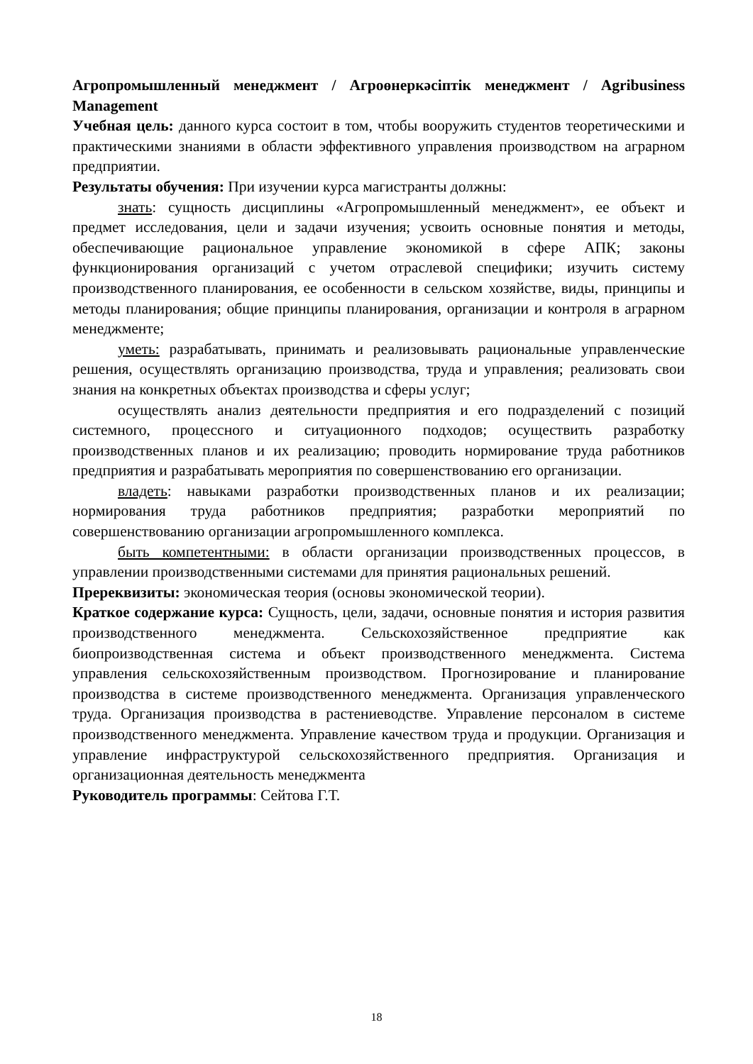Агропромышленный менеджмент / Агроөнеркәсіптік менеджмент / Agribusiness Management
Учебная цель: данного курса состоит в том, чтобы вооружить студентов теоретическими и практическими знаниями в области эффективного управления производством на аграрном предприятии.
Результаты обучения: При изучении курса магистранты должны:
знать: сущность дисциплины «Агропромышленный менеджмент», ее объект и предмет исследования, цели и задачи изучения; усвоить основные понятия и методы, обеспечивающие рациональное управление экономикой в сфере АПК; законы функционирования организаций с учетом отраслевой специфики; изучить систему производственного планирования, ее особенности в сельском хозяйстве, виды, принципы и методы планирования; общие принципы планирования, организации и контроля в аграрном менеджменте;
уметь: разрабатывать, принимать и реализовывать рациональные управленческие решения, осуществлять организацию производства, труда и управления; реализовать свои знания на конкретных объектах производства и сферы услуг;
осуществлять анализ деятельности предприятия и его подразделений с позиций системного, процессного и ситуационного подходов; осуществить разработку производственных планов и их реализацию; проводить нормирование труда работников предприятия и разрабатывать мероприятия по совершенствованию его организации.
владеть: навыками разработки производственных планов и их реализации; нормирования труда работников предприятия; разработки мероприятий по совершенствованию организации агропромышленного комплекса.
быть компетентными: в области организации производственных процессов, в управлении производственными системами для принятия рациональных решений.
Пререквизиты: экономическая теория (основы экономической теории).
Краткое содержание курса: Сущность, цели, задачи, основные понятия и история развития производственного менеджмента. Сельскохозяйственное предприятие как биопроизводственная система и объект производственного менеджмента. Система управления сельскохозяйственным производством. Прогнозирование и планирование производства в системе производственного менеджмента. Организация управленческого труда. Организация производства в растениеводстве. Управление персоналом в системе производственного менеджмента. Управление качеством труда и продукции. Организация и управление инфраструктурой сельскохозяйственного предприятия. Организация и организационная деятельность менеджмента
Руководитель программы: Сейтова Г.Т.
18